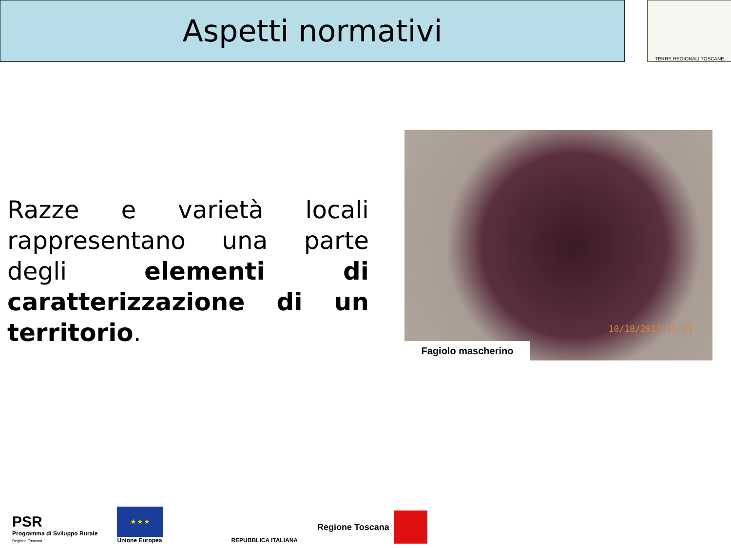Aspetti normativi TERRE REGIONALI TOSCANE
Razze e varietà locali rappresentano una parte degli elementi di caratterizzazione di un territorio.
10/18/2017 15:21
Fagiolo mascherino
PSR
Programma di Sviluppo Rurale
Regione Toscana
★ ★ ★
Unione Europea
REPUBBLICA ITALIANA
Regione Toscana